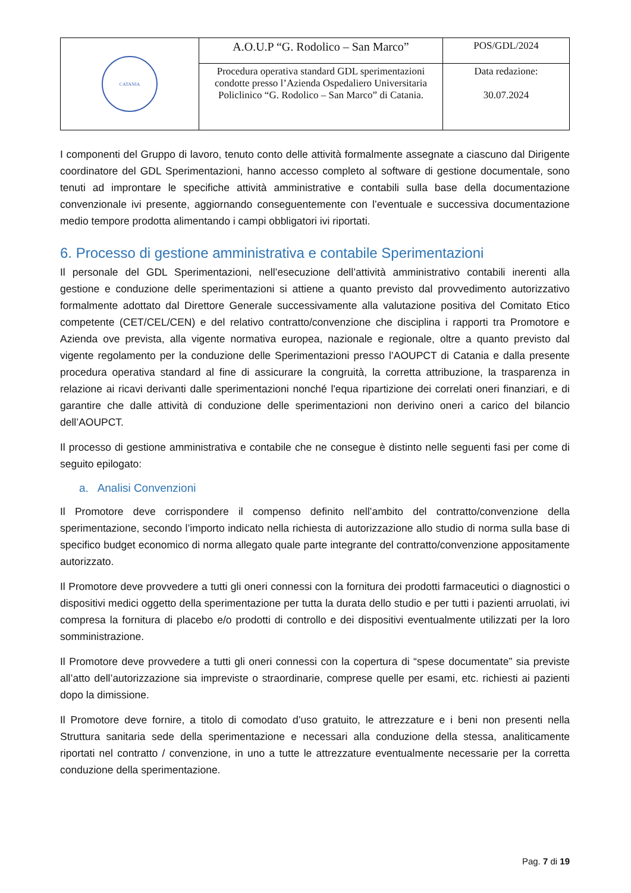| CATANIA | A.O.U.P “G. Rodolico – San Marco” | POS/GDL/2024 |
| | Procedura operativa standard GDL sperimentazioni condotte presso l’Azienda Ospedaliero Universitaria Policlinico “G. Rodolico – San Marco” di Catania. | Data redazione: 30.07.2024 |
I componenti del Gruppo di lavoro, tenuto conto delle attività formalmente assegnate a ciascuno dal Dirigente coordinatore del GDL Sperimentazioni, hanno accesso completo al software di gestione documentale, sono tenuti ad improntare le specifiche attività amministrative e contabili sulla base della documentazione convenzionale ivi presente, aggiornando conseguentemente con l’eventuale e successiva documentazione medio tempore prodotta alimentando i campi obbligatori ivi riportati.
6. Processo di gestione amministrativa e contabile Sperimentazioni
Il personale del GDL Sperimentazioni, nell’esecuzione dell’attività amministrativo contabili inerenti alla gestione e conduzione delle sperimentazioni si attiene a quanto previsto dal provvedimento autorizzativo formalmente adottato dal Direttore Generale successivamente alla valutazione positiva del Comitato Etico competente (CET/CEL/CEN) e del relativo contratto/convenzione che disciplina i rapporti tra Promotore e Azienda ove prevista, alla vigente normativa europea, nazionale e regionale, oltre a quanto previsto dal vigente regolamento per la conduzione delle Sperimentazioni presso l’AOUPCT di Catania e dalla presente procedura operativa standard al fine di assicurare la congruità, la corretta attribuzione, la trasparenza in relazione ai ricavi derivanti dalle sperimentazioni nonché l'equa ripartizione dei correlati oneri finanziari, e di garantire che dalle attività di conduzione delle sperimentazioni non derivino oneri a carico del bilancio dell’AOUPCT.
Il processo di gestione amministrativa e contabile che ne consegue è distinto nelle seguenti fasi per come di seguito epilogato:
a. Analisi Convenzioni
Il Promotore deve corrispondere il compenso definito nell’ambito del contratto/convenzione della sperimentazione, secondo l’importo indicato nella richiesta di autorizzazione allo studio di norma sulla base di specifico budget economico di norma allegato quale parte integrante del contratto/convenzione appositamente autorizzato.
Il Promotore deve provvedere a tutti gli oneri connessi con la fornitura dei prodotti farmaceutici o diagnostici o dispositivi medici oggetto della sperimentazione per tutta la durata dello studio e per tutti i pazienti arruolati, ivi compresa la fornitura di placebo e/o prodotti di controllo e dei dispositivi eventualmente utilizzati per la loro somministrazione.
Il Promotore deve provvedere a tutti gli oneri connessi con la copertura di “spese documentate” sia previste all’atto dell’autorizzazione sia impreviste o straordinarie, comprese quelle per esami, etc. richiesti ai pazienti dopo la dimissione.
Il Promotore deve fornire, a titolo di comodato d’uso gratuito, le attrezzature e i beni non presenti nella Struttura sanitaria sede della sperimentazione e necessari alla conduzione della stessa, analiticamente riportati nel contratto / convenzione, in uno a tutte le attrezzature eventualmente necessarie per la corretta conduzione della sperimentazione.
Pag. 7 di 19